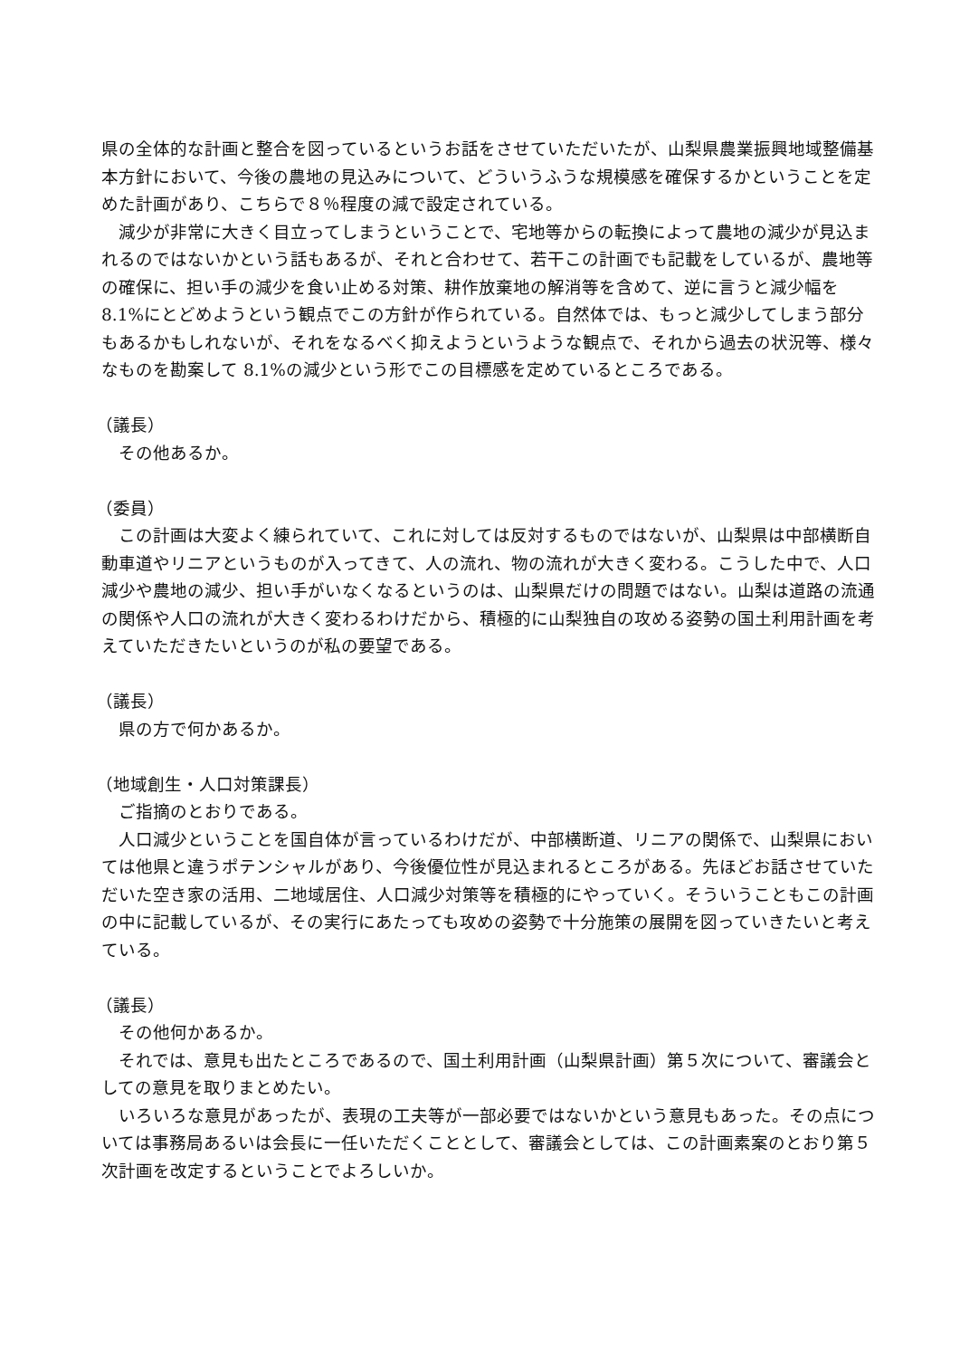県の全体的な計画と整合を図っているというお話をさせていただいたが、山梨県農業振興地域整備基本方針において、今後の農地の見込みについて、どういうふうな規模感を確保するかということを定めた計画があり、こちらで８％程度の減で設定されている。
　減少が非常に大きく目立ってしまうということで、宅地等からの転換によって農地の減少が見込まれるのではないかという話もあるが、それと合わせて、若干この計画でも記載をしているが、農地等の確保に、担い手の減少を食い止める対策、耕作放棄地の解消等を含めて、逆に言うと減少幅を 8.1%にとどめようという観点でこの方針が作られている。自然体では、もっと減少してしまう部分もあるかもしれないが、それをなるべく抑えようというような観点で、それから過去の状況等、様々なものを勘案して 8.1%の減少という形でこの目標感を定めているところである。
（議長）
　その他あるか。
（委員）
　この計画は大変よく練られていて、これに対しては反対するものではないが、山梨県は中部横断自動車道やリニアというものが入ってきて、人の流れ、物の流れが大きく変わる。こうした中で、人口減少や農地の減少、担い手がいなくなるというのは、山梨県だけの問題ではない。山梨は道路の流通の関係や人口の流れが大きく変わるわけだから、積極的に山梨独自の攻める姿勢の国土利用計画を考えていただきたいというのが私の要望である。
（議長）
　県の方で何かあるか。
（地域創生・人口対策課長）
　ご指摘のとおりである。
　人口減少ということを国自体が言っているわけだが、中部横断道、リニアの関係で、山梨県においては他県と違うポテンシャルがあり、今後優位性が見込まれるところがある。先ほどお話させていただいた空き家の活用、二地域居住、人口減少対策等を積極的にやっていく。そういうこともこの計画の中に記載しているが、その実行にあたっても攻めの姿勢で十分施策の展開を図っていきたいと考えている。
（議長）
　その他何かあるか。
　それでは、意見も出たところであるので、国土利用計画（山梨県計画）第５次について、審議会としての意見を取りまとめたい。
　いろいろな意見があったが、表現の工夫等が一部必要ではないかという意見もあった。その点については事務局あるいは会長に一任いただくこととして、審議会としては、この計画素案のとおり第５次計画を改定するということでよろしいか。